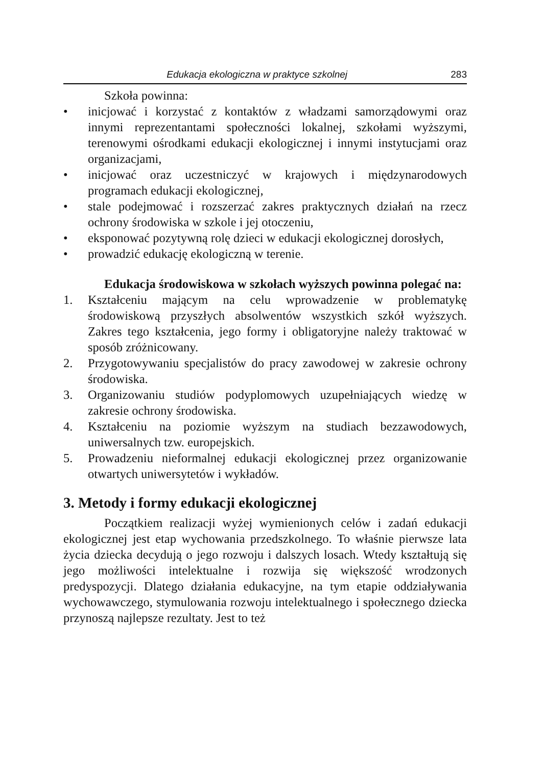Edukacja ekologiczna w praktyce szkolnej 283
Szkoła powinna:
• inicjować i korzystać z kontaktów z władzami samorządowymi oraz innymi reprezentantami społeczności lokalnej, szkołami wyższymi, terenowymi ośrodkami edukacji ekologicznej i innymi instytucjami oraz organizacjami,
• inicjować oraz uczestniczyć w krajowych i międzynarodowych programach edukacji ekologicznej,
• stale podejmować i rozszerzać zakres praktycznych działań na rzecz ochrony środowiska w szkole i jej otoczeniu,
• eksponować pozytywną rolę dzieci w edukacji ekologicznej dorosłych,
• prowadzić edukację ekologiczną w terenie.
Edukacja środowiskowa w szkołach wyższych powinna polegać na:
1. Kształceniu mającym na celu wprowadzenie w problematykę środowiskową przyszłych absolwentów wszystkich szkół wyższych. Zakres tego kształcenia, jego formy i obligatoryjne należy traktować w sposób zróżnicowany.
2. Przygotowywaniu specjalistów do pracy zawodowej w zakresie ochrony środowiska.
3. Organizowaniu studiów podyplomowych uzupełniających wiedzę w zakresie ochrony środowiska.
4. Kształceniu na poziomie wyższym na studiach bezzawodowych, uniwersalnych tzw. europejskich.
5. Prowadzeniu nieformalnej edukacji ekologicznej przez organizowanie otwartych uniwersytetów i wykładów.
3. Metody i formy edukacji ekologicznej
Początkiem realizacji wyżej wymienionych celów i zadań edukacji ekologicznej jest etap wychowania przedszkolnego. To właśnie pierwsze lata życia dziecka decydują o jego rozwoju i dalszych losach. Wtedy kształtują się jego możliwości intelektualne i rozwija się większość wrodzonych predyspozycji. Dlatego działania edukacyjne, na tym etapie oddziaływania wychowawczego, stymulowania rozwoju intelektualnego i społecznego dziecka przynoszą najlepsze rezultaty. Jest to też